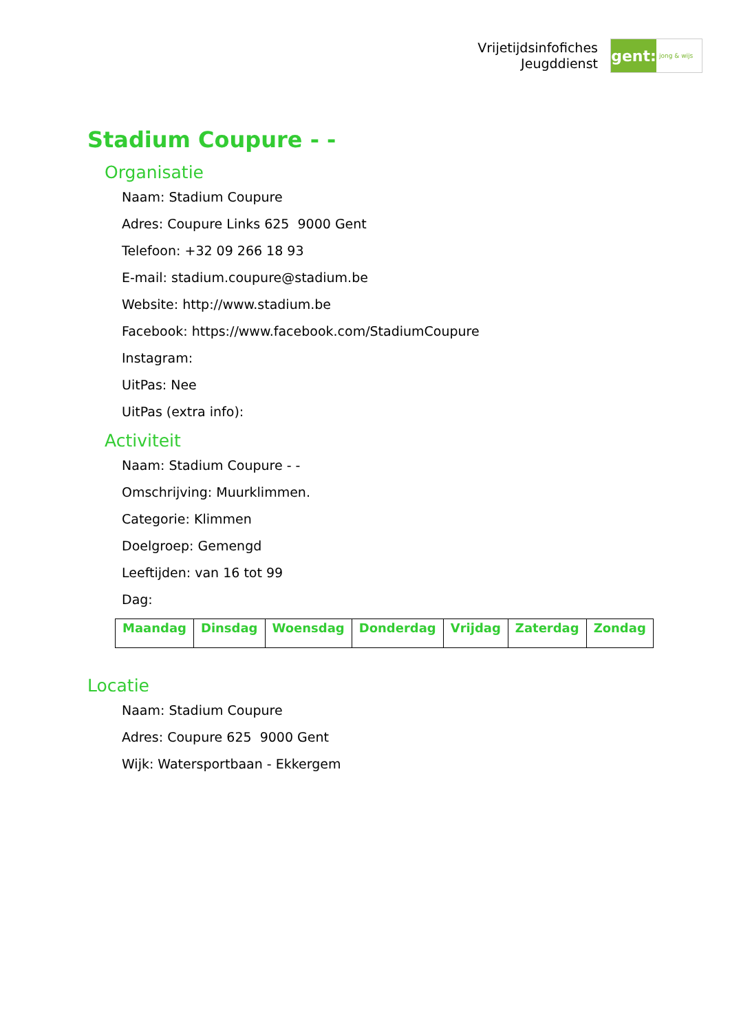Vrijetijdsinfofiches
Jeugddienst
gent:
jong & wijs
Stadium Coupure - -
Organisatie
Naam: Stadium Coupure
Adres: Coupure Links 625 9000 Gent
Telefoon: +32 09 266 18 93
E-mail: stadium.coupure@stadium.be
Website: http://www.stadium.be
Facebook: https://www.facebook.com/StadiumCoupure
Instagram:
UitPas: Nee
UitPas (extra info):
Activiteit
Naam: Stadium Coupure - -
Omschrijving: Muurklimmen.
Categorie: Klimmen
Doelgroep: Gemengd
Leeftijden: van 16 tot 99
Dag:
| Maandag | Dinsdag | Woensdag | Donderdag | Vrijdag | Zaterdag | Zondag |
| --- | --- | --- | --- | --- | --- | --- |
Locatie
Naam: Stadium Coupure
Adres: Coupure 625 9000 Gent
Wijk: Watersportbaan - Ekkergem